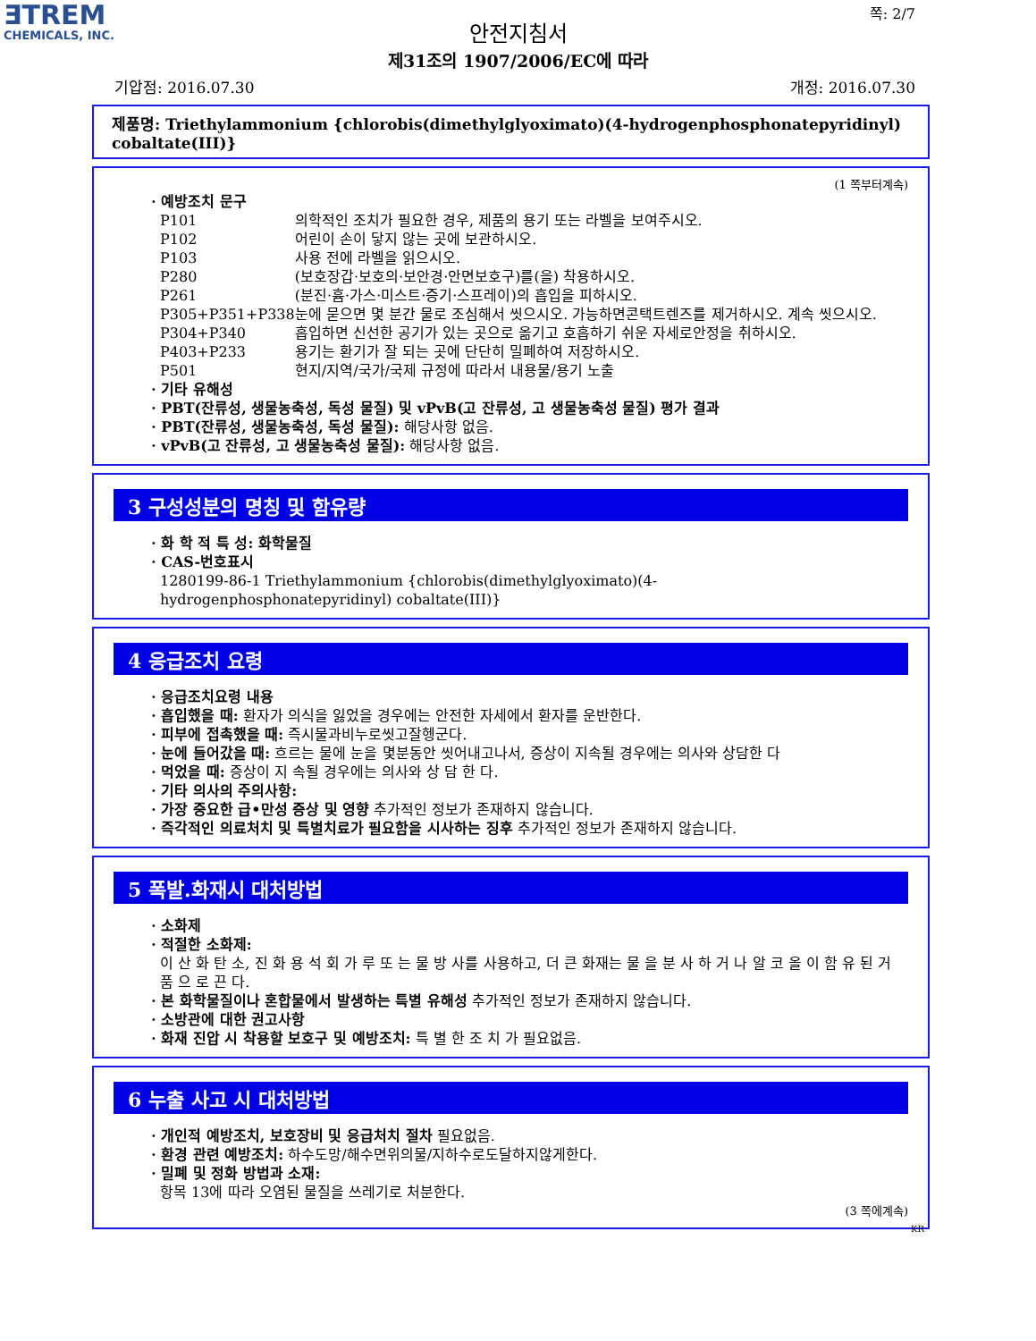ƎTREM
CHEMICALS, INC.
쪽: 2/7
안전지침서
제31조의 1907/2006/EC에 따라
기압점: 2016.07.30 개정: 2016.07.30
제품명: Triethylammonium {chlorobis(dimethylglyoximato)(4-hydrogenphosphonatepyridinyl) cobaltate(III)}
(1 쪽부터계속)
· 예방조치 문구
| P101 | 의학적인 조치가 필요한 경우, 제품의 용기 또는 라벨을 보여주시오. |
| P102 | 어린이 손이 닿지 않는 곳에 보관하시오. |
| P103 | 사용 전에 라벨을 읽으시오. |
| P280 | (보호장갑·보호의·보안경·안면보호구)를(을) 착용하시오. |
| P261 | (분진·흄·가스·미스트·증기·스프레이)의 흡입을 피하시오. |
| P305+P351+P338 | 눈에 묻으면 몇 분간 물로 조심해서 씻으시오. 가능하면콘택트렌즈를 제거하시오. 계속 씻으시오. |
| P304+P340 | 흡입하면 신선한 공기가 있는 곳으로 옮기고 호흡하기 쉬운 자세로안정을 취하시오. |
| P403+P233 | 용기는 환기가 잘 되는 곳에 단단히 밀폐하여 저장하시오. |
| P501 | 현지/지역/국가/국제 규정에 따라서 내용물/용기 노출 |
· 기타 유해성
· PBT(잔류성, 생물농축성, 독성 물질) 및 vPvB(고 잔류성, 고 생물농축성 물질) 평가 결과
· PBT(잔류성, 생물농축성, 독성 물질): 해당사항 없음.
· vPvB(고 잔류성, 고 생물농축성 물질): 해당사항 없음.
3 구성성분의 명칭 및 함유량
· 화 학 적 특 성: 화학물질
· CAS-번호표시
1280199-86-1 Triethylammonium {chlorobis(dimethylglyoximato)(4-
hydrogenphosphonatepyridinyl) cobaltate(III)}
4 응급조치 요령
· 응급조치요령 내용
· 흡입했을 때: 환자가 의식을 잃었을 경우에는 안전한 자세에서 환자를 운반한다.
· 피부에 접촉했을 때: 즉시물과비누로씻고잘헹군다.
· 눈에 들어갔을 때: 흐르는 물에 눈을 몇분동안 씻어내고나서, 증상이 지속될 경우에는 의사와 상담한 다
· 먹었을 때: 증상이 지 속될 경우에는 의사와 상 담 한 다.
· 기타 의사의 주의사항:
· 가장 중요한 급•만성 증상 및 영향 추가적인 정보가 존재하지 않습니다.
· 즉각적인 의료처치 및 특별치료가 필요함을 시사하는 징후 추가적인 정보가 존재하지 않습니다.
5 폭발.화재시 대처방법
· 소화제
· 적절한 소화제:
이 산 화 탄 소, 진 화 용 석 회 가 루 또 는 물 방 사를 사용하고, 더 큰 화재는 물 을 분 사 하 거 나 알 코 올 이 함 유 된 거 품 으 로 끈 다.
· 본 화학물질이나 혼합물에서 발생하는 특별 유해성 추가적인 정보가 존재하지 않습니다.
· 소방관에 대한 권고사항
· 화재 진압 시 착용할 보호구 및 예방조치: 특 별 한 조 치 가 필요없음.
6 누출 사고 시 대처방법
· 개인적 예방조치, 보호장비 및 응급처치 절차 필요없음.
· 환경 관련 예방조치: 하수도망/해수면위의물/지하수로도달하지않게한다.
· 밀폐 및 정화 방법과 소재:
항목 13에 따라 오염된 물질을 쓰레기로 처분한다.
(3 쪽에계속)
KR